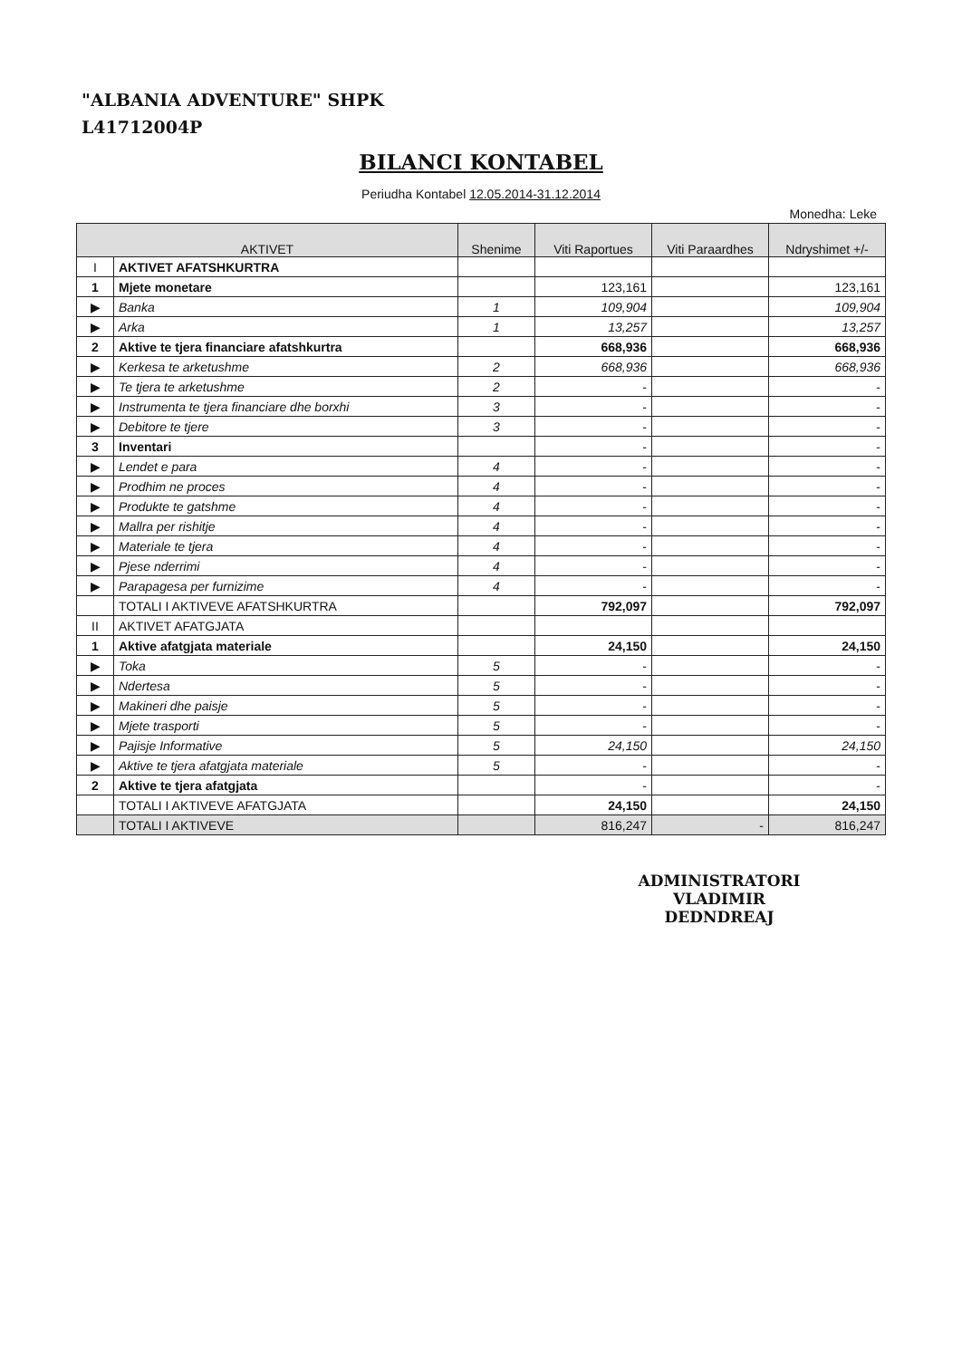"ALBANIA ADVENTURE" SHPK
L41712004P
BILANCI KONTABEL
Periudha Kontabel 12.05.2014-31.12.2014
Monedha: Leke
| AKTIVET | | Shenime | Viti Raportues | Viti Paraardhes | Ndryshimet +/- |
| --- | --- | --- | --- | --- | --- |
| I | AKTIVET AFATSHKURTRA | | | | |
| 1 | Mjete monetare | | 123,161 | | 123,161 |
| ▶ | Banka | 1 | 109,904 | | 109,904 |
| ▶ | Arka | 1 | 13,257 | | 13,257 |
| 2 | Aktive te tjera financiare afatshkurtra | | 668,936 | | 668,936 |
| ▶ | Kerkesa te arketushme | 2 | 668,936 | | 668,936 |
| ▶ | Te tjera te arketushme | 2 | - | | - |
| ▶ | Instrumenta te tjera financiare dhe borxhi | 3 | - | | - |
| ▶ | Debitore te tjere | 3 | - | | - |
| 3 | Inventari | | - | | - |
| ▶ | Lendet e para | 4 | - | | - |
| ▶ | Prodhim ne proces | 4 | - | | - |
| ▶ | Produkte te gatshme | 4 | - | | - |
| ▶ | Mallra per rishitje | 4 | - | | - |
| ▶ | Materiale te tjera | 4 | - | | - |
| ▶ | Pjese nderrimi | 4 | - | | - |
| ▶ | Parapagesa per furnizime | 4 | - | | - |
| | TOTALI I AKTIVEVE AFATSHKURTRA | | 792,097 | | 792,097 |
| II | AKTIVET AFATGJATA | | | | |
| 1 | Aktive afatgjata materiale | | 24,150 | | 24,150 |
| ▶ | Toka | 5 | - | | - |
| ▶ | Ndertesa | 5 | - | | - |
| ▶ | Makineri dhe paisje | 5 | - | | - |
| ▶ | Mjete trasporti | 5 | - | | - |
| ▶ | Pajisje Informative | 5 | 24,150 | | 24,150 |
| ▶ | Aktive te tjera afatgjata materiale | 5 | - | | - |
| 2 | Aktive te tjera afatgjata | | - | | - |
| | TOTALI I AKTIVEVE AFATGJATA | | 24,150 | | 24,150 |
| | TOTALI I AKTIVEVE | | 816,247 | - | 816,247 |
ADMINISTRATORI
VLADIMIR DEDNDREAJ